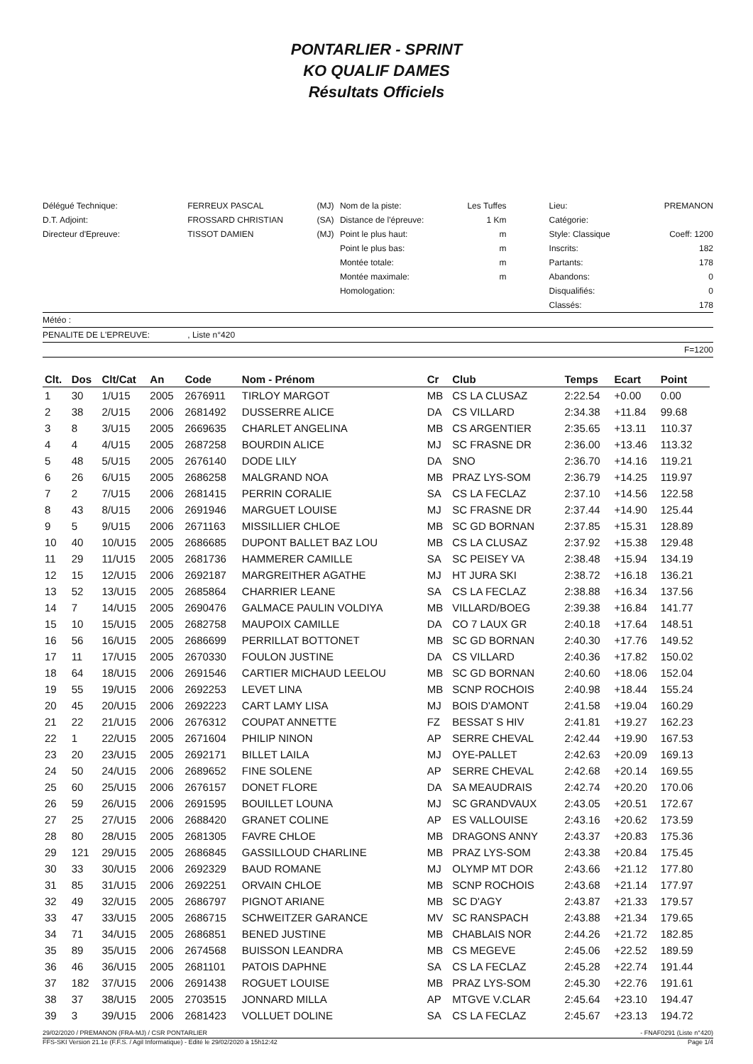PONTARLIER - SPRINT
KO QUALIF DAMES
Résultats Officiels
| Délégué Technique: | FERREUX PASCAL | (MJ) | Nom de la piste: | Les Tuffes | Lieu: | PREMANON |
| D.T. Adjoint: | FROSSARD CHRISTIAN | (SA) | Distance de l'épreuve: | 1 Km | Catégorie: | |
| Directeur d'Epreuve: | TISSOT DAMIEN | (MJ) | Point le plus haut: | m | Style: Classique | Coeff: 1200 |
| | | | Point le plus bas: | m | Inscrits: | 182 |
| | | | Montée totale: | m | Partants: | 178 |
| | | | Montée maximale: | m | Abandons: | 0 |
| | | | Homologation: | | Disqualifiés: | 0 |
| | | | | | Classés: | 178 |
| Météo : | | | | | | |
| PENALITE DE L'EPREUVE: | , Liste n°420 | | | | | |
| F=1200 | | | | | | |
| Clt. | Dos | Clt/Cat | An | Code | Nom - Prénom | Cr | Club | Temps | Ecart | Point | |
| --- | --- | --- | --- | --- | --- | --- | --- | --- | --- | --- | --- |
| 1 | 30 | 1/U15 | 2005 | 2676911 | TIRLOY MARGOT | MB | CS LA CLUSAZ | 2:22.54 | +0.00 | 0.00 | |
| 2 | 38 | 2/U15 | 2006 | 2681492 | DUSSERRE ALICE | DA | CS VILLARD | 2:34.38 | +11.84 | 99.68 | |
| 3 | 8 | 3/U15 | 2005 | 2669635 | CHARLET ANGELINA | MB | CS ARGENTIER | 2:35.65 | +13.11 | 110.37 | |
| 4 | 4 | 4/U15 | 2005 | 2687258 | BOURDIN ALICE | MJ | SC FRASNE DR | 2:36.00 | +13.46 | 113.32 | |
| 5 | 48 | 5/U15 | 2005 | 2676140 | DODE LILY | DA | SNO | 2:36.70 | +14.16 | 119.21 | |
| 6 | 26 | 6/U15 | 2005 | 2686258 | MALGRAND NOA | MB | PRAZ LYS-SOM | 2:36.79 | +14.25 | 119.97 | |
| 7 | 2 | 7/U15 | 2006 | 2681415 | PERRIN CORALIE | SA | CS LA FECLAZ | 2:37.10 | +14.56 | 122.58 | |
| 8 | 43 | 8/U15 | 2006 | 2691946 | MARGUET LOUISE | MJ | SC FRASNE DR | 2:37.44 | +14.90 | 125.44 | |
| 9 | 5 | 9/U15 | 2006 | 2671163 | MISSILLIER CHLOE | MB | SC GD BORNAN | 2:37.85 | +15.31 | 128.89 | |
| 10 | 40 | 10/U15 | 2005 | 2686685 | DUPONT BALLET BAZ LOU | MB | CS LA CLUSAZ | 2:37.92 | +15.38 | 129.48 | |
| 11 | 29 | 11/U15 | 2005 | 2681736 | HAMMERER CAMILLE | SA | SC PEISEY VA | 2:38.48 | +15.94 | 134.19 | |
| 12 | 15 | 12/U15 | 2006 | 2692187 | MARGREITHER AGATHE | MJ | HT JURA SKI | 2:38.72 | +16.18 | 136.21 | |
| 13 | 52 | 13/U15 | 2005 | 2685864 | CHARRIER LEANE | SA | CS LA FECLAZ | 2:38.88 | +16.34 | 137.56 | |
| 14 | 7 | 14/U15 | 2005 | 2690476 | GALMACE PAULIN VOLDIYA | MB | VILLARD/BOEG | 2:39.38 | +16.84 | 141.77 | |
| 15 | 10 | 15/U15 | 2005 | 2682758 | MAUPOIX CAMILLE | DA | CO 7 LAUX GR | 2:40.18 | +17.64 | 148.51 | |
| 16 | 56 | 16/U15 | 2005 | 2686699 | PERRILLAT BOTTONET | MB | SC GD BORNAN | 2:40.30 | +17.76 | 149.52 | |
| 17 | 11 | 17/U15 | 2005 | 2670330 | FOULON JUSTINE | DA | CS VILLARD | 2:40.36 | +17.82 | 150.02 | |
| 18 | 64 | 18/U15 | 2006 | 2691546 | CARTIER MICHAUD LEELOU | MB | SC GD BORNAN | 2:40.60 | +18.06 | 152.04 | |
| 19 | 55 | 19/U15 | 2006 | 2692253 | LEVET LINA | MB | SCNP ROCHOIS | 2:40.98 | +18.44 | 155.24 | |
| 20 | 45 | 20/U15 | 2006 | 2692223 | CART LAMY LISA | MJ | BOIS D'AMONT | 2:41.58 | +19.04 | 160.29 | |
| 21 | 22 | 21/U15 | 2006 | 2676312 | COUPAT ANNETTE | FZ | BESSAT S HIV | 2:41.81 | +19.27 | 162.23 | |
| 22 | 1 | 22/U15 | 2005 | 2671604 | PHILIP NINON | AP | SERRE CHEVAL | 2:42.44 | +19.90 | 167.53 | |
| 23 | 20 | 23/U15 | 2005 | 2692171 | BILLET LAILA | MJ | OYE-PALLET | 2:42.63 | +20.09 | 169.13 | |
| 24 | 50 | 24/U15 | 2006 | 2689652 | FINE SOLENE | AP | SERRE CHEVAL | 2:42.68 | +20.14 | 169.55 | |
| 25 | 60 | 25/U15 | 2006 | 2676157 | DONET FLORE | DA | SA MEAUDRAIS | 2:42.74 | +20.20 | 170.06 | |
| 26 | 59 | 26/U15 | 2006 | 2691595 | BOUILLET LOUNA | MJ | SC GRANDVAUX | 2:43.05 | +20.51 | 172.67 | |
| 27 | 25 | 27/U15 | 2006 | 2688420 | GRANET COLINE | AP | ES VALLOUISE | 2:43.16 | +20.62 | 173.59 | |
| 28 | 80 | 28/U15 | 2005 | 2681305 | FAVRE CHLOE | MB | DRAGONS ANNY | 2:43.37 | +20.83 | 175.36 | |
| 29 | 121 | 29/U15 | 2005 | 2686845 | GASSILLOUD CHARLINE | MB | PRAZ LYS-SOM | 2:43.38 | +20.84 | 175.45 | |
| 30 | 33 | 30/U15 | 2006 | 2692329 | BAUD ROMANE | MJ | OLYMP MT DOR | 2:43.66 | +21.12 | 177.80 | |
| 31 | 85 | 31/U15 | 2006 | 2692251 | ORVAIN CHLOE | MB | SCNP ROCHOIS | 2:43.68 | +21.14 | 177.97 | |
| 32 | 49 | 32/U15 | 2005 | 2686797 | PIGNOT ARIANE | MB | SC D'AGY | 2:43.87 | +21.33 | 179.57 | |
| 33 | 47 | 33/U15 | 2005 | 2686715 | SCHWEITZER GARANCE | MV | SC RANSPACH | 2:43.88 | +21.34 | 179.65 | |
| 34 | 71 | 34/U15 | 2005 | 2686851 | BENED JUSTINE | MB | CHABLAIS NOR | 2:44.26 | +21.72 | 182.85 | |
| 35 | 89 | 35/U15 | 2006 | 2674568 | BUISSON LEANDRA | MB | CS MEGEVE | 2:45.06 | +22.52 | 189.59 | |
| 36 | 46 | 36/U15 | 2005 | 2681101 | PATOIS DAPHNE | SA | CS LA FECLAZ | 2:45.28 | +22.74 | 191.44 | |
| 37 | 182 | 37/U15 | 2006 | 2691438 | ROGUET LOUISE | MB | PRAZ LYS-SOM | 2:45.30 | +22.76 | 191.61 | |
| 38 | 37 | 38/U15 | 2005 | 2703515 | JONNARD MILLA | AP | MTGVE V.CLAR | 2:45.64 | +23.10 | 194.47 | |
| 39 | 3 | 39/U15 | 2006 | 2681423 | VOLLUET DOLINE | SA | CS LA FECLAZ | 2:45.67 | +23.13 | 194.72 | |
29/02/2020 / PREMANON (FRA-MJ) / CSR PONTARLIER - FNAF0291 (Liste n°420)
FFS-SKI Version 21.1e (F.F.S. / Agil Informatique) - Edité le 29/02/2020 à 15h12:42 Page 1/4